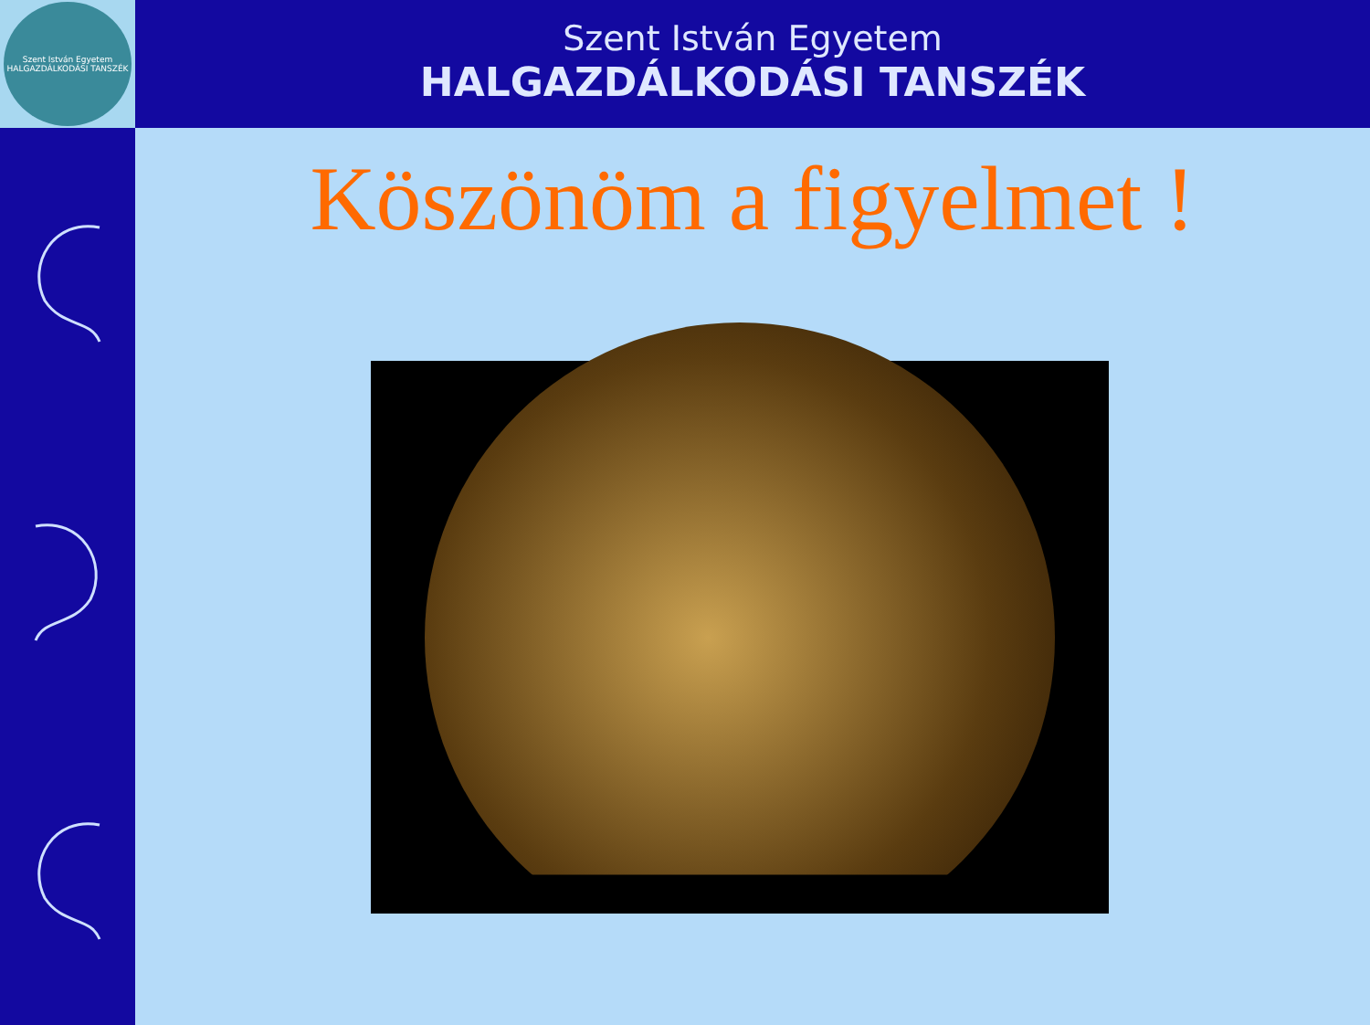Szent István Egyetem
HALGAZDÁLKODÁSI TANSZÉK
Szent István Egyetem
HALGAZDÁLKODÁSI TANSZÉK
Köszönöm a figyelmet !